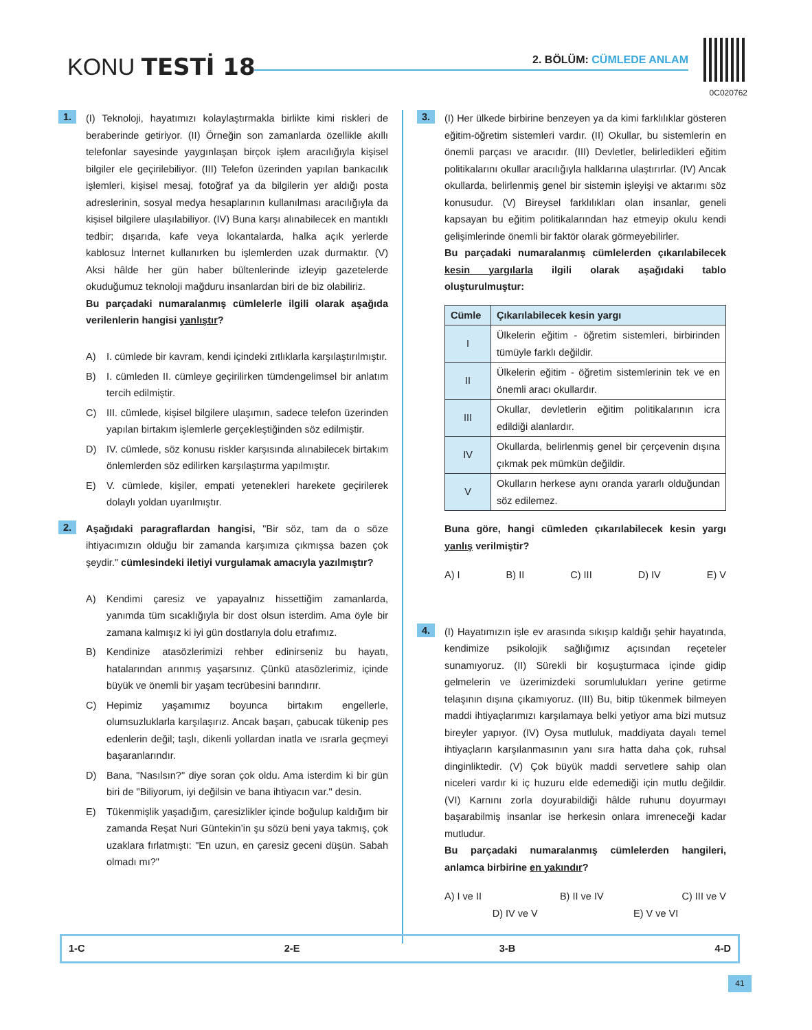KONU TESTİ 18 2. BÖLÜM: CÜMLEDE ANLAM
0C020762
1.
(I) Teknoloji, hayatımızı kolaylaştırmakla birlikte kimi riskleri de beraberinde getiriyor. (II) Örneğin son zamanlarda özellikle akıllı telefonlar sayesinde yaygınlaşan birçok işlem aracılığıyla kişisel bilgiler ele geçirilebiliyor. (III) Telefon üzerinden yapılan bankacılık işlemleri, kişisel mesaj, fotoğraf ya da bilgilerin yer aldığı posta adreslerinin, sosyal medya hesaplarının kullanılması aracılığıyla da kişisel bilgilere ulaşılabiliyor. (IV) Buna karşı alınabilecek en mantıklı tedbir; dışarıda, kafe veya lokantalarda, halka açık yerlerde kablosuz İnternet kullanırken bu işlemlerden uzak durmaktır. (V) Aksi hâlde her gün haber bültenlerinde izleyip gazetelerde okuduğumuz teknoloji mağduru insanlardan biri de biz olabiliriz.
Bu parçadaki numaralanmış cümlelerle ilgili olarak aşağıda verilenlerin hangisi yanlıştır?
A) I. cümlede bir kavram, kendi içindeki zıtlıklarla karşılaştırılmıştır.
B) I. cümleden II. cümleye geçirilirken tümdengelimsel bir anlatım tercih edilmiştir.
C) III. cümlede, kişisel bilgilere ulaşımın, sadece telefon üzerinden yapılan birtakım işlemlerle gerçekleştiğinden söz edilmiştir.
D) IV. cümlede, söz konusu riskler karşısında alınabilecek birtakım önlemlerden söz edilirken karşılaştırma yapılmıştır.
E) V. cümlede, kişiler, empati yetenekleri harekete geçirilerek dolaylı yoldan uyarılmıştır.
2.
Aşağıdaki paragraflardan hangisi, "Bir söz, tam da o söze ihtiyacımızın olduğu bir zamanda karşımıza çıkmışsa bazen çok şeydir." cümlesindeki iletiyi vurgulamak amacıyla yazılmıştır?
A) Kendimi çaresiz ve yapayalnız hissettiğim zamanlarda, yanımda tüm sıcaklığıyla bir dost olsun isterdim. Ama öyle bir zamana kalmışız ki iyi gün dostlarıyla dolu etrafımız.
B) Kendinize atasözlerimizi rehber edinirseniz bu hayatı, hatalarından arınmış yaşarsınız. Çünkü atasözlerimiz, içinde büyük ve önemli bir yaşam tecrübesini barındırır.
C) Hepimiz yaşamımız boyunca birtakım engellerle, olumsuzluklarla karşılaşırız. Ancak başarı, çabucak tükenip pes edenlerin değil; taşlı, dikenli yollardan inatla ve ısrarla geçmeyi başaranlarındır.
D) Bana, "Nasılsın?" diye soran çok oldu. Ama isterdim ki bir gün biri de "Biliyorum, iyi değilsin ve bana ihtiyacın var." desin.
E) Tükenmişlik yaşadığım, çaresizlikler içinde boğulup kaldığım bir zamanda Reşat Nuri Güntekin’in şu sözü beni yaya takmış, çok uzaklara fırlatmıştı: "En uzun, en çaresiz geceni düşün. Sabah olmadı mı?"
3.
(I) Her ülkede birbirine benzeyen ya da kimi farklılıklar gösteren eğitim-öğretim sistemleri vardır. (II) Okullar, bu sistemlerin en önemli parçası ve aracıdır. (III) Devletler, belirledikleri eğitim politikalarını okullar aracılığıyla halklarına ulaştırırlar. (IV) Ancak okullarda, belirlenmiş genel bir sistemin işleyişi ve aktarımı söz konusudur. (V) Bireysel farklılıkları olan insanlar, geneli kapsayan bu eğitim politikalarından haz etmeyip okulu kendi gelişimlerinde önemli bir faktör olarak görmeyebilirler.
Bu parçadaki numaralanmış cümlelerden çıkarılabilecek kesin yargılarla ilgili olarak aşağıdaki tablo oluşturulmuştur:
| Cümle | Çıkarılabilecek kesin yargı |
| --- | --- |
| I | Ülkelerin eğitim - öğretim sistemleri, birbirinden tümüyle farklı değildir. |
| II | Ülkelerin eğitim - öğretim sistemlerinin tek ve en önemli aracı okullardır. |
| III | Okullar, devletlerin eğitim politikalarının icra edildiği alanlardır. |
| IV | Okullarda, belirlenmiş genel bir çerçevenin dışına çıkmak pek mümkün değildir. |
| V | Okulların herkese aynı oranda yararlı olduğundan söz edilemez. |
Buna göre, hangi cümleden çıkarılabilecek kesin yargı yanlış verilmiştir?
A) I B) II C) III D) IV E) V
4.
(I) Hayatımızın işle ev arasında sıkışıp kaldığı şehir hayatında, kendimize psikolojik sağlığımız açısından reçeteler sunamıyoruz. (II) Sürekli bir koşuşturmaca içinde gidip gelmelerin ve üzerimizdeki sorumlulukları yerine getirme telaşının dışına çıkamıyoruz. (III) Bu, bitip tükenmek bilmeyen maddi ihtiyaçlarımızı karşılamaya belki yetiyor ama bizi mutsuz bireyler yapıyor. (IV) Oysa mutluluk, maddiyata dayalı temel ihtiyaçların karşılanmasının yanı sıra hatta daha çok, ruhsal dinginliktedir. (V) Çok büyük maddi servetlere sahip olan niceleri vardır ki iç huzuru elde edemediği için mutlu değildir. (VI) Karnını zorla doyurabildiği hâlde ruhunu doyurmayı başarabilmiş insanlar ise herkesin onlara imreneceği kadar mutludur.
Bu parçadaki numaralanmış cümlelerden hangileri, anlamca birbirine en yakındır?
A) I ve II B) II ve IV C) III ve V
D) IV ve V E) V ve VI
1-C 2-E 3-B 4-D
41